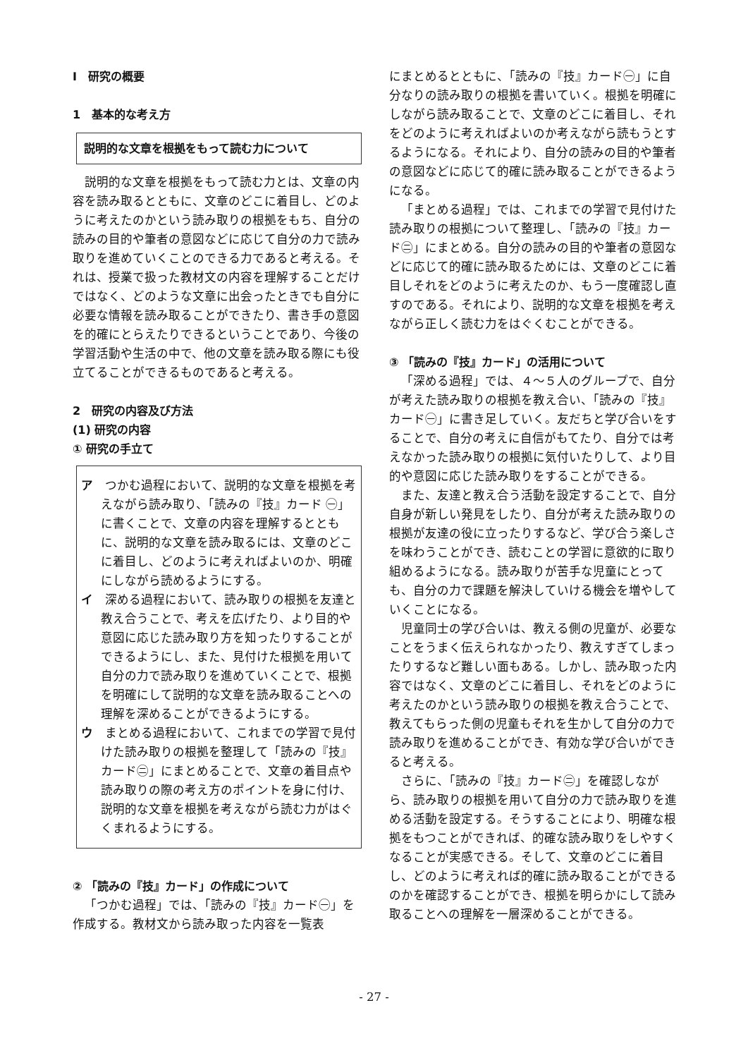Ⅰ　研究の概要
1　基本的な考え方
説明的な文章を根拠をもって読む力について
説明的な文章を根拠をもって読む力とは、文章の内容を読み取るとともに、文章のどこに着目し、どのように考えたのかという読み取りの根拠をもち、自分の読みの目的や筆者の意図などに応じて自分の力で読み取りを進めていくことのできる力であると考える。それは、授業で扱った教材文の内容を理解することだけではなく、どのような文章に出会ったときでも自分に必要な情報を読み取ることができたり、書き手の意図を的確にとらえたりできるということであり、今後の学習活動や生活の中で、他の文章を読み取る際にも役立てることができるものであると考える。
2　研究の内容及び方法
(1) 研究の内容
① 研究の手立て
ア　つかむ過程において、説明的な文章を根拠を考えながら読み取り、「読みの『技』カード ㊀」に書くことで、文章の内容を理解するとともに、説明的な文章を読み取るには、文章のどこに着目し、どのように考えればよいのか、明確にしながら読めるようにする。
イ　深める過程において、読み取りの根拠を友達と教え合うことで、考えを広げたり、より目的や意図に応じた読み取り方を知ったりすることができるようにし、また、見付けた根拠を用いて自分の力で読み取りを進めていくことで、根拠を明確にして説明的な文章を読み取ることへの理解を深めることができるようにする。
ウ　まとめる過程において、これまでの学習で見付けた読み取りの根拠を整理して「読みの『技』カード㊁」にまとめることで、文章の着目点や読み取りの際の考え方のポイントを身に付け、説明的な文章を根拠を考えながら読む力がはぐくまれるようにする。
② 「読みの『技』カード」の作成について
「つかむ過程」では、「読みの『技』カード㊀」を作成する。教材文から読み取った内容を一覧表
にまとめるとともに、「読みの『技』カード㊀」に自分なりの読み取りの根拠を書いていく。根拠を明確にしながら読み取ることで、文章のどこに着目し、それをどのように考えればよいのか考えながら読もうとするようになる。それにより、自分の読みの目的や筆者の意図などに応じて的確に読み取ることができるようになる。
「まとめる過程」では、これまでの学習で見付けた読み取りの根拠について整理し、「読みの『技』カード㊁」にまとめる。自分の読みの目的や筆者の意図などに応じて的確に読み取るためには、文章のどこに着目しそれをどのように考えたのか、もう一度確認し直すのである。それにより、説明的な文章を根拠を考えながら正しく読む力をはぐくむことができる。
③ 「読みの『技』カード」の活用について
「深める過程」では、４～５人のグループで、自分が考えた読み取りの根拠を教え合い、「読みの『技』カード㊀」に書き足していく。友だちと学び合いをすることで、自分の考えに自信がもてたり、自分では考えなかった読み取りの根拠に気付いたりして、より目的や意図に応じた読み取りをすることができる。
また、友達と教え合う活動を設定することで、自分自身が新しい発見をしたり、自分が考えた読み取りの根拠が友達の役に立ったりするなど、学び合う楽しさを味わうことができ、読むことの学習に意欲的に取り組めるようになる。読み取りが苦手な児童にとっても、自分の力で課題を解決していける機会を増やしていくことになる。
児童同士の学び合いは、教える側の児童が、必要なことをうまく伝えられなかったり、教えすぎてしまったりするなど難しい面もある。しかし、読み取った内容ではなく、文章のどこに着目し、それをどのように考えたのかという読み取りの根拠を教え合うことで、教えてもらった側の児童もそれを生かして自分の力で読み取りを進めることができ、有効な学び合いができると考える。
さらに、「読みの『技』カード㊁」を確認しながら、読み取りの根拠を用いて自分の力で読み取りを進める活動を設定する。そうすることにより、明確な根拠をもつことができれば、的確な読み取りをしやすくなることが実感できる。そして、文章のどこに着目し、どのように考えれば的確に読み取ることができるのかを確認することができ、根拠を明らかにして読み取ることへの理解を一層深めることができる。
- 27 -